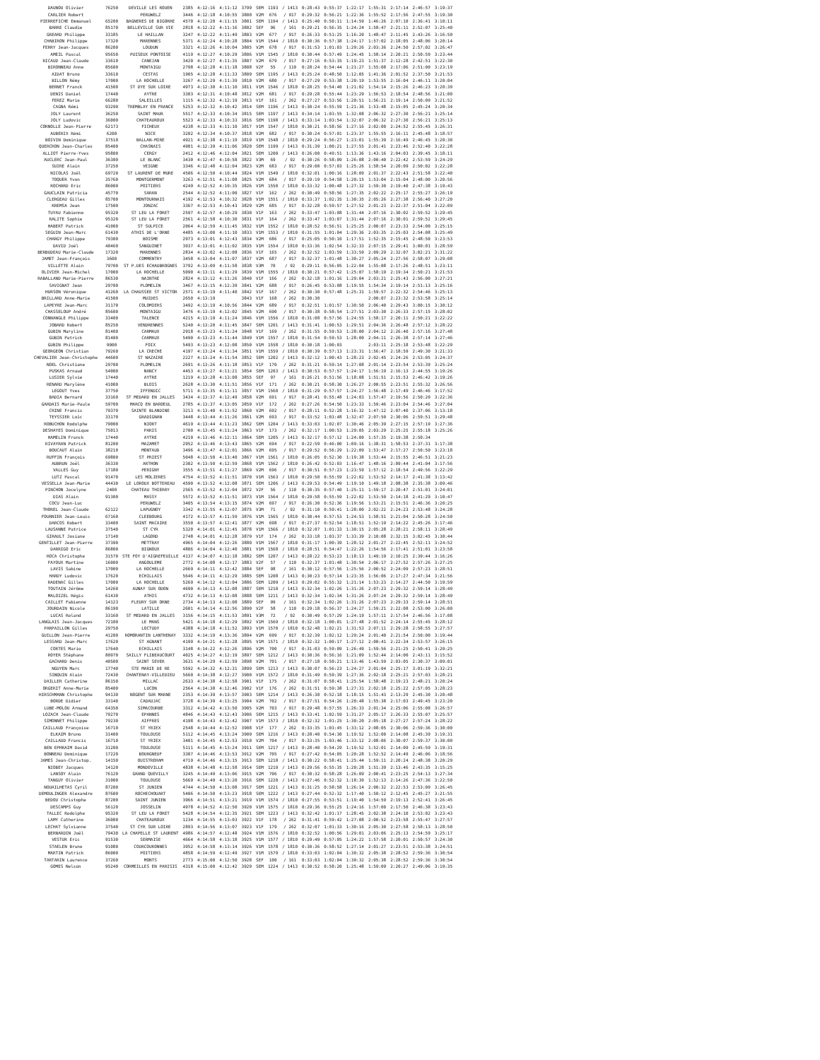| DAUNOU Olivier | 76250 | DEVILLE LES ROUEN | 2385 | 4:12:16 | 4:11:12 | 3799 | SEM | 1193 | / 1413 | 0:28:43 | 0:55:37 | 1:22:17 | 1:55:31 | 2:17:14 | 2:46:57 | 3:19:37 |
| CARLIER Robert | | PERUWELZ | 3446 | 4:12:18 | 4:10:55 | 3800 | V2M | 676 | / 917 | 0:29:32 | 0:56:21 | 1:22:36 | 1:55:52 | 2:17:56 | 2:47:55 | 3:19:30 |
| PIERREFICHE Emmanuel | 65200 | BAGNERES DE BIGORRE | 4570 | 4:12:20 | 4:11:15 | 3801 | SEM | 1194 | / 1413 | 0:25:40 | 0:50:11 | 1:14:59 | 1:46:26 | 2:07:10 | 2:36:41 | 3:10:11 |
| BARRE Claudie | 85170 | BELLEVILLE SUR VIE | 2818 | 4:12:22 | 4:11:16 | 3802 | SEF | 96 | / 161 | 0:29:21 | 0:56:35 | 1:24:24 | 1:58:47 | 2:21:11 | 2:52:07 | 3:25:40 |
| GREARD Philippe | 33185 | LE HAILLAN | 3247 | 4:12:22 | 4:11:49 | 3803 | V2M | 677 | / 917 | 0:26:33 | 0:51:25 | 1:16:20 | 1:48:47 | 2:11:45 | 2:43:26 | 3:16:50 |
| CHABIRON Philippe | 17320 | MARENNES | 5371 | 4:12:24 | 4:10:28 | 3804 | V1M | 1544 | / 1810 | 0:30:36 | 0:57:38 | 1:24:17 | 1:57:02 | 2:18:05 | 2:48:06 | 3:20:14 |
| FERRY Jean-Jacques | 86200 | LOUDUN | 3321 | 4:12:26 | 4:10:04 | 3805 | V2M | 678 | / 917 | 0:31:53 | 1:01:03 | 1:29:26 | 2:03:36 | 2:24:50 | 2:57:02 | 3:26:47 |
| AMEIL Pascal | 95650 | PUISEUX PONTOISE | 4119 | 4:12:27 | 4:10:29 | 3806 | V1M | 1545 | / 1810 | 0:30:44 | 0:57:49 | 1:24:45 | 1:58:14 | 2:20:21 | 2:50:59 | 3:23:44 |
| RICAUD Jean-Claude | 33610 | CANEJAN | 3420 | 4:12:27 | 4:11:35 | 3807 | V2M | 679 | / 917 | 0:27:16 | 0:53:35 | 1:19:23 | 1:51:37 | 2:12:28 | 2:42:51 | 3:22:30 |
| BIRONNEAU Anne | 85600 | MONTAIGU | 2798 | 4:12:28 | 4:11:18 | 3808 | V2F | 55 | / 110 | 0:28:24 | 0:54:44 | 1:21:27 | 1:55:08 | 2:17:06 | 2:51:00 | 3:23:19 |
| AIDAT Bruno | 33610 | CESTAS | 1905 | 4:12:28 | 4:11:33 | 3809 | SEM | 1195 | / 1413 | 0:25:24 | 0:48:50 | 1:12:05 | 1:41:36 | 2:01:52 | 2:37:50 | 3:21:53 |
| BILLON Rémy | 17000 | LA ROCHELLE | 3267 | 4:12:29 | 4:11:39 | 3810 | V2M | 680 | / 917 | 0:27:29 | 0:53:38 | 1:20:19 | 1:53:55 | 2:16:04 | 2:46:11 | 3:20:04 |
| BERNET Franck | 41500 | ST DYE SUR LOIRE | 4973 | 4:12:30 | 4:11:10 | 3811 | V1M | 1546 | / 1810 | 0:28:25 | 0:54:40 | 1:21:02 | 1:54:14 | 2:15:26 | 2:46:23 | 3:20:39 |
| DENIS Daniel | 17440 | AYTRE | 3303 | 4:12:31 | 4:10:48 | 3812 | V2M | 681 | / 917 | 0:29:28 | 0:55:44 | 1:23:29 | 1:56:53 | 2:18:54 | 2:48:56 | 3:21:00 |
| FEREZ Marie | 66280 | SALEILLES | 1115 | 4:12:32 | 4:12:19 | 3813 | V1F | 161 | / 262 | 0:27:27 | 0:53:56 | 1:20:51 | 1:56:21 | 2:19:14 | 2:50:09 | 3:21:52 |
| CAGNA Rémi | 93290 | TREMBLAY EN FRANCE | 5253 | 4:12:32 | 4:10:42 | 3814 | SEM | 1196 | / 1413 | 0:30:24 | 0:55:59 | 1:21:36 | 1:53:48 | 2:15:05 | 2:45:24 | 3:20:34 |
| JOLY Laurent | 36250 | SAINT MAUR | 5517 | 4:12:33 | 4:10:34 | 3815 | SEM | 1197 | / 1413 | 0:34:14 | 1:03:55 | 1:32:08 | 2:06:32 | 2:27:30 | 2:56:21 | 3:25:14 |
| JOLY Ludovic | 36000 | CHATEAUROUX | 5523 | 4:12:33 | 4:10:33 | 3816 | SEM | 1198 | / 1413 | 0:33:14 | 1:03:54 | 1:32:07 | 2:06:32 | 2:27:30 | 2:56:21 | 3:25:13 |
| CORNOLLE Jean-Pierre | 62173 | FICHEUX | 4238 | 4:12:33 | 4:11:10 | 3817 | V1M | 1547 | / 1810 | 0:30:21 | 0:58:56 | 1:27:16 | 2:02:00 | 2:24:52 | 2:55:45 | 3:26:31 |
| AUBERIX Rémi | 6200 | NICE | 3202 | 4:12:34 | 4:10:37 | 3818 | V2M | 682 | / 917 | 0:30:24 | 0:57:01 | 1:23:37 | 1:55:55 | 2:16:11 | 2:45:48 | 3:18:57 |
| BOIVIN Dominique | 37510 | BALLAN-MIRE | 4921 | 4:12:38 | 4:11:19 | 3819 | V1M | 1548 | / 1810 | 0:29:24 | 0:56:27 | 1:23:01 | 1:55:39 | 2:16:49 | 2:46:45 | 3:20:30 |
| QUERCRON Jean-Charles | 85400 | CHASNAIS | 4901 | 4:12:39 | 4:11:06 | 3820 | SEM | 1199 | / 1413 | 0:31:39 | 1:00:21 | 1:27:55 | 2:01:41 | 2:23:46 | 2:52:40 | 3:22:28 |
| ALLIOT Pierre-Yves | 95800 | CERGY | 2412 | 4:12:46 | 4:12:04 | 3821 | SEM | 1200 | / 1413 | 0:26:00 | 0:49:51 | 1:13:36 | 1:43:16 | 2:04:03 | 2:39:45 | 3:18:11 |
| AUCLERC Jean-Paul | 36300 | LE BLANC | 3430 | 4:12:47 | 4:10:58 | 3822 | V3M | 69 | / 92 | 0:30:26 | 0:58:09 | 1:26:08 | 2:00:40 | 2:22:42 | 2:53:59 | 3:24:29 |
| SUIRE Alain | 37250 | VEIGNE | 3346 | 4:12:48 | 4:12:04 | 3823 | V2M | 683 | / 917 | 0:29:00 | 0:57:03 | 1:25:26 | 1:58:54 | 2:20:09 | 2:50:02 | 3:22:28 |
| NICOLAS Joël | 69720 | ST LAURENT DE MURE | 4506 | 4:12:50 | 4:10:44 | 3824 | V1M | 1549 | / 1810 | 0:32:01 | 1:00:16 | 1:28:09 | 2:01:37 | 2:22:43 | 2:51:58 | 3:22:40 |
| TOQUER Yvon | 35760 | MONTGERMONT | 3263 | 4:12:51 | 4:11:08 | 3825 | V2M | 684 | / 917 | 0:29:19 | 0:54:58 | 1:20:15 | 1:53:04 | 2:15:04 | 2:48:00 | 3:20:56 |
| ROCHARD Eric | 86000 | POITIERS | 4249 | 4:12:52 | 4:10:35 | 3826 | V1M | 1550 | / 1810 | 0:33:32 | 1:00:48 | 1:27:32 | 1:59:30 | 2:19:40 | 2:47:38 | 3:19:43 |
| GAUCLAIN Patricia | 45770 | SARAN | 2544 | 4:12:52 | 4:11:00 | 3827 | V1F | 162 | / 262 | 0:30:49 | 0:58:56 | 1:27:35 | 2:02:22 | 2:25:17 | 2:55:27 | 3:26:19 |
| CLERGEAU Gilles | 85700 | MONTOURNAIS | 4192 | 4:12:53 | 4:10:32 | 3828 | V1M | 1551 | / 1810 | 0:33:37 | 1:02:35 | 1:30:35 | 2:05:26 | 2:27:38 | 2:56:40 | 3:27:20 |
| KREMSA Jean | 17500 | JONZAC | 3367 | 4:12:53 | 4:10:43 | 3829 | V2M | 685 | / 917 | 0:32:28 | 0:59:57 | 1:27:52 | 2:01:23 | 2:22:37 | 2:51:04 | 3:22:09 |
| TUYAU Fabienne | 95320 | ST LEU LA FORET | 2597 | 4:12:57 | 4:10:29 | 3830 | V1F | 163 | / 262 | 0:33:47 | 1:03:08 | 1:31:44 | 2:07:16 | 2:30:02 | 2:59:52 | 3:29:45 |
| RALITE Sophie | 95320 | ST LEU LA FORET | 2561 | 4:12:58 | 4:10:30 | 3831 | V1F | 164 | / 262 | 0:33:47 | 1:03:07 | 1:31:44 | 2:07:16 | 2:30:01 | 2:59:52 | 3:29:45 |
| HABERT Patrick | 41000 | ST SULPICE | 2064 | 4:12:59 | 4:11:45 | 3832 | V1M | 1552 | / 1810 | 0:28:52 | 0:56:51 | 1:25:25 | 2:00:07 | 2:23:33 | 2:54:00 | 3:25:15 |
| SEGUIN Jean-Marc | 61430 | ATHIS DE L'ORNE | 4485 | 4:13:00 | 4:11:10 | 3833 | V1M | 1553 | / 1810 | 0:31:55 | 1:01:04 | 1:29:36 | 2:03:35 | 2:25:03 | 2:54:08 | 3:25:49 |
| CHARGY Philippe | 79300 | BOISME | 2973 | 4:13:01 | 4:12:43 | 3834 | V2M | 686 | / 917 | 0:25:05 | 0:50:10 | 1:17:51 | 1:52:35 | 2:15:45 | 2:48:50 | 3:23:53 |
| DAVID Joël | 40460 | SANGUINET | 3937 | 4:13:01 | 4:11:02 | 3835 | V1M | 1554 | / 1810 | 0:33:36 | 1:02:54 | 1:32:33 | 2:07:15 | 2:29:41 | 3:00:01 | 3:28:59 |
| BERBUDEAU Marie-Claude | 17320 | MARENNES | 2834 | 4:13:02 | 4:12:08 | 3836 | V1F | 165 | / 262 | 0:32:52 | 1:03:59 | 1:33:59 | 2:09:29 | 2:32:07 | 3:02:21 | 3:31:22 |
| JAMET Jean-François | 3600 | COMMENTRY | 3458 | 4:13:04 | 4:11:07 | 3837 | V2M | 687 | / 917 | 0:32:37 | 1:01:48 | 1:30:27 | 2:05:24 | 2:27:56 | 2:58:07 | 3:29:08 |
| VILLETTE Alain | 79700 | ST P.DES ECHAUBROGNES | 3792 | 4:13:09 | 4:11:58 | 3838 | V3M | 70 | / 92 | 0:29:11 | 0:56:05 | 1:22:04 | 1:55:08 | 2:17:26 | 2:48:51 | 3:23:11 |
| OLIVIER Jean-Michel | 17000 | LA ROCHELLE | 5090 | 4:13:11 | 4:11:29 | 3839 | V1M | 1555 | / 1810 | 0:30:21 | 0:57:42 | 1:25:07 | 1:58:19 | 2:19:34 | 2:50:21 | 3:21:53 |
| RABALLAND Marie-Pierre | 86530 | NAINTRE | 2824 | 4:13:12 | 4:11:26 | 3840 | V1F | 166 | / 262 | 0:32:18 | 1:01:16 | 1:29:04 | 2:03:21 | 2:25:43 | 2:56:00 | 3:27:21 |
| SAVIGNAT Jean | 29700 | PLOMELIN | 3467 | 4:13:15 | 4:12:39 | 3841 | V2M | 688 | / 917 | 0:26:45 | 0:53:08 | 1:19:55 | 1:54:34 | 2:19:14 | 2:51:13 | 3:25:16 |
| HURSON Véronique | 41260 | LA CHAUSSEE ST VICTOR | 2571 | 4:13:19 | 4:11:40 | 3842 | V1F | 167 | / 262 | 0:30:30 | 0:57:48 | 1:25:31 | 1:59:57 | 2:22:32 | 2:54:46 | 3:25:13 |
| BRILLARD Anne-Marie | 41500 | MUIDES | 2650 | 4:13:19 | | 3843 | V1F | 168 | / 262 | 0:30:30 | | | 2:00:07 | 2:23:32 | 2:53:58 | 3:25:14 |
| LAPEYRE Jean-Marc | 31170 | COLOMIERS | 3492 | 4:13:19 | 4:10:56 | 3844 | V2M | 689 | / 917 | 0:32:51 | 1:01:57 | 1:30:50 | 2:06:40 | 2:29:43 | 3:00:15 | 3:30:12 |
| CHASSELOUP André | 85600 | MONTAIGU | 3476 | 4:13:19 | 4:12:02 | 3845 | V2M | 690 | / 917 | 0:30:38 | 0:58:54 | 1:27:51 | 2:03:30 | 2:26:33 | 2:57:15 | 3:28:02 |
| CONNANGLE Philippe | 33400 | TALENCE | 4215 | 4:13:19 | 4:11:24 | 3846 | V1M | 1556 | / 1810 | 0:31:08 | 0:57:56 | 1:24:55 | 1:58:17 | 2:20:11 | 2:50:21 | 3:22:22 |
| JOBARD Robert | 85250 | VENDRENNES | 5240 | 4:13:20 | 4:11:45 | 3847 | SEM | 1201 | / 1413 | 0:31:41 | 1:00:53 | 1:29:51 | 2:04:36 | 2:26:48 | 2:57:12 | 3:28:22 |
| GUBIN Maryline | 81400 | CARMAUX | 2918 | 4:13:23 | 4:11:24 | 3848 | V1F | 169 | / 262 | 0:31:55 | 0:59:53 | 1:28:00 | 2:04:12 | 2:26:40 | 2:57:16 | 3:27:48 |
| GUBIN Patrick | 81400 | CARMAUX | 5490 | 4:13:23 | 4:11:44 | 3849 | V1M | 1557 | / 1810 | 0:31:54 | 0:59:53 | 1:28:00 | 2:04:11 | 2:26:38 | 2:57:14 | 3:27:46 |
| GUBIN Philippe | 9000 | FOIX | 5493 | 4:13:23 | 4:12:08 | 3850 | V1M | 1558 | / 1810 | 0:30:18 | 1:00:03 | | 2:03:11 | 2:25:18 | 2:53:48 | 3:22:29 |
| GEORGEON Christian | 79260 | LA CRECHE | 4197 | 4:13:24 | 4:11:34 | 3851 | V1M | 1559 | / 1810 | 0:30:39 | 0:57:13 | 1:23:31 | 1:56:47 | 2:18:59 | 2:49:30 | 3:21:33 |
| CHEVALIER Jean-Christophe | 44600 | ST NAZAIRE | 2227 | 4:13:24 | 4:11:54 | 3852 | SEM | 1202 | / 1413 | 0:32:12 | 1:00:43 | 1:28:23 | 2:02:45 | 2:24:26 | 2:53:05 | 3:24:37 |
| NOEL Christiane | 29700 | PLOMELIN | 2691 | 4:13:26 | 4:11:18 | 3853 | V1F | 170 | / 262 | 0:31:21 | 0:59:14 | 1:27:08 | 2:01:14 | 2:23:54 | 2:53:39 | 3:25:24 |
| PUSKAS Arnaud | 54000 | NANCY | 4453 | 4:13:27 | 4:11:21 | 3854 | SEM | 1203 | / 1413 | 0:30:53 | 0:57:57 | 1:24:17 | 1:56:19 | 2:16:13 | 2:44:55 | 3:19:26 |
| LUSIER Sylvie | 17440 | AYTRE | 1219 | 4:13:28 | 4:13:08 | 3855 | SEF | 97 | / 161 | 0:26:21 | 0:51:56 | 1:18:08 | 1:51:51 | 2:15:53 | 2:46:42 | 3:19:26 |
| RENARD Marylène | 41000 | BLOIS | 2628 | 4:13:30 | 4:11:51 | 3856 | V1F | 171 | / 262 | 0:30:21 | 0:58:30 | 1:26:27 | 2:00:55 | 2:23:51 | 2:55:32 | 3:26:56 |
| LEGOUT Yves | 37750 | IFFENDIC | 5711 | 4:13:35 | 4:11:11 | 3857 | V1M | 1560 | / 1810 | 0:31:29 | 0:57:57 | 1:24:27 | 1:56:48 | 2:17:49 | 2:46:46 | 3:17:52 |
| BADIA Bernard | 33160 | ST MEDARD EN JALLES | 3434 | 4:13:37 | 4:12:49 | 3858 | V2M | 691 | / 917 | 0:28:41 | 0:55:48 | 1:24:03 | 1:57:47 | 2:19:56 | 2:50:20 | 3:22:36 |
| GARDAIS Marie-Paule | 59700 | MARCQ EN BAROEUL | 2785 | 4:13:37 | 4:13:05 | 3859 | V1F | 172 | / 262 | 0:27:26 | 0:54:50 | 1:23:33 | 1:59:46 | 2:23:04 | 2:54:46 | 3:27:04 |
| CRINE Francis | 79370 | SAINTE BLANDINE | 3213 | 4:13:40 | 4:11:52 | 3860 | V2M | 692 | / 917 | 0:28:11 | 0:52:28 | 1:16:32 | 1:47:12 | 2:07:40 | 2:37:06 | 3:13:18 |
| TEYSSIER Loïc | 33170 | GRADIGNAN | 3448 | 4:13:44 | 4:11:26 | 3861 | V2M | 693 | / 917 | 0:33:52 | 1:03:48 | 1:32:47 | 2:07:50 | 2:30:06 | 2:59:51 | 3:29:48 |
| ROBUCHON Rodolphe | 79000 | NIORT | 4619 | 4:13:44 | 4:11:23 | 3862 | SEM | 1204 | / 1413 | 0:33:03 | 1:02:07 | 1:30:46 | 2:05:39 | 2:27:15 | 2:57:19 | 3:27:36 |
| DESHAYES Dominique | 75013 | PARIS | 2700 | 4:13:45 | 4:11:24 | 3863 | V1F | 173 | / 262 | 0:32:17 | 1:00:53 | 1:29:05 | 2:03:29 | 2:25:25 | 2:55:18 | 3:25:26 |
| HAMELIN Franck | 17440 | AYTRE | 4210 | 4:13:46 | 4:12:11 | 3864 | SEM | 1205 | / 1413 | 0:32:17 | 0:57:12 | 1:24:00 | 1:57:35 | 2:19:38 | 2:50:34 | |
| RIVAYRAN Patrick | 81200 | MAZAMET | 2952 | 4:13:46 | 4:13:43 | 3865 | V2M | 694 | / 917 | 0:22:59 | 0:46:00 | 1:09:16 | 1:38:31 | 1:58:53 | 2:37:31 | 3:17:38 |
| BOUCAUT Alain | 38210 | MONTAUD | 3496 | 4:13:47 | 4:12:01 | 3866 | V2M | 695 | / 917 | 0:29:52 | 0:56:29 | 1:22:09 | 1:53:47 | 2:17:27 | 2:50:50 | 3:23:18 |
| RUFFIN François | 69800 | ST PRIEST | 5048 | 4:13:50 | 4:13:40 | 3867 | V1M | 1561 | / 1810 | 0:26:05 | 0:52:30 | 1:19:38 | 1:53:44 | 2:15:55 | 2:46:51 | 3:21:23 |
| AUBRUN Joël | 36330 | ARTHON | 2302 | 4:13:50 | 4:12:59 | 3868 | V1M | 1562 | / 1810 | 0:26:42 | 0:52:03 | 1:16:47 | 1:48:16 | 2:09:44 | 2:41:04 | 3:17:56 |
| VALLES Guy | 17180 | PERIGNY | 3555 | 4:13:51 | 4:11:27 | 3869 | V2M | 696 | / 917 | 0:30:51 | 0:57:23 | 1:23:59 | 1:57:12 | 2:18:54 | 2:49:56 | 3:22:29 |
| LUTZ Pascal | 91470 | LES MOLIERES | 4754 | 4:13:52 | 4:11:51 | 3870 | V1M | 1563 | / 1810 | 0:29:50 | 0:55:59 | 1:22:02 | 1:53:52 | 2:14:17 | 2:41:38 | 3:13:42 |
| VESSELLA Jean-Marie | 44430 | LE LOROUX BOTTEREAU | 4590 | 4:13:52 | 4:12:08 | 3871 | SEM | 1206 | / 1413 | 0:29:53 | 0:54:49 | 1:19:10 | 1:49:18 | 2:08:38 | 2:35:38 | 3:09:46 |
| PINCHON Jocelyne | 2400 | CHATEAU THIERRY | 2565 | 4:13:52 | 4:12:04 | 3872 | V2F | 56 | / 110 | 0:30:35 | 0:57:40 | 1:25:11 | 1:59:17 | 2:20:47 | 2:51:01 | 3:24:01 |
| DIAS Alain | 91300 | MASSY | 5572 | 4:13:52 | 4:11:51 | 3873 | V1M | 1564 | / 1810 | 0:29:58 | 0:55:59 | 1:22:02 | 1:53:50 | 2:14:18 | 2:41:29 | 3:10:47 |
| COCU Jean-Luc | | PERUWELZ | 3405 | 4:13:54 | 4:13:15 | 3874 | V2M | 697 | / 917 | 0:26:30 | 0:52:36 | 1:19:56 | 1:53:21 | 2:15:51 | 2:46:36 | 3:20:25 |
| THOREL Jean-Claude | 62122 | LAPUGNOY | 3342 | 4:13:55 | 4:12:07 | 3875 | V3M | 71 | / 92 | 0:31:10 | 0:59:41 | 1:28:00 | 2:02:22 | 2:24:23 | 2:53:48 | 3:24:28 |
| FOURNIER Jean-Louis | 67160 | CLEEBOURG | 4172 | 4:13:57 | 4:11:59 | 3876 | V1M | 1565 | / 1810 | 0:30:44 | 0:57:53 | 1:24:53 | 1:58:51 | 2:21:04 | 2:50:28 | 3:24:50 |
| DARCOS Robert | 33400 | SAINT MACAIRE | 3550 | 4:13:57 | 4:12:41 | 3877 | V2M | 698 | / 917 | 0:27:37 | 0:52:54 | 1:18:51 | 1:52:19 | 2:14:22 | 2:45:26 | 3:17:46 |
| LAUSANNE Patrice | 37540 | ST CYR | 5320 | 4:14:01 | 4:12:45 | 3878 | V1M | 1566 | / 1810 | 0:32:07 | 1:01:33 | 1:30:15 | 2:05:28 | 2:28:21 | 2:58:11 | 3:28:49 |
| GIRAULT Josiane | 17140 | LAGORD | 2748 | 4:14:01 | 4:12:28 | 3879 | V1F | 174 | / 262 | 0:33:18 | 1:03:37 | 1:33:39 | 2:10:08 | 2:32:15 | 3:02:45 | 3:30:44 |
| GENTILLET Jean-Pierre | 37390 | METTRAY | 4965 | 4:14:04 | 4:12:26 | 3880 | V1M | 1567 | / 1810 | 0:31:17 | 1:00:39 | 1:28:12 | 2:01:27 | 2:22:45 | 2:52:11 | 3:24:52 |
| DARRIGO Eric | 86800 | BIGNOUX | 4806 | 4:14:04 | 4:12:40 | 3881 | V1M | 1568 | / 1810 | 0:28:51 | 0:54:47 | 1:22:26 | 1:54:56 | 2:17:41 | 2:51:01 | 3:23:58 |
| ROCA Christophe | 31570 | STE FOY D'AIGREFEUILLE | 4137 | 4:14:07 | 4:12:18 | 3882 | SEM | 1207 | / 1413 | 0:28:22 | 0:53:23 | 1:18:13 | 1:49:19 | 2:10:25 | 2:39:44 | 3:16:26 |
| FAYOUX Martine | 16000 | ANGOULEME | 2772 | 4:14:08 | 4:12:17 | 3883 | V2F | 57 | / 110 | 0:32:37 | 1:01:48 | 1:30:54 | 2:06:17 | 2:27:52 | 2:57:26 | 3:27:25 |
| LAVIS Sabine | 17000 | LA ROCHELLE | 2669 | 4:14:11 | 4:12:42 | 3884 | SEF | 98 | / 161 | 0:30:12 | 0:57:56 | 1:25:56 | 2:00:52 | 2:24:09 | 2:57:23 | 3:28:51 |
| HARDY Ludovic | 17620 | ECHILLAIS | 5646 | 4:14:11 | 4:12:29 | 3885 | SEM | 1208 | / 1413 | 0:30:23 | 0:57:14 | 1:23:35 | 1:56:06 | 2:17:27 | 2:47:34 | 3:21:56 |
| RADENAC Gilles | 17000 | LA ROCHELLE | 5269 | 4:14:12 | 4:12:04 | 3886 | SEM | 1209 | / 1413 | 0:29:02 | 0:55:32 | 1:21:14 | 1:53:23 | 2:14:27 | 2:44:50 | 3:19:59 |
| TOUTAIN Jérôme | 14260 | AUNAY SUR ODON | 4690 | 4:14:13 | 4:12:08 | 3887 | SEM | 1210 | / 1413 | 0:32:34 | 1:02:26 | 1:31:26 | 2:07:23 | 2:29:32 | 2:59:14 | 3:28:49 |
| MALOIZEL Régis | 61430 | ATHIS | 4732 | 4:14:13 | 4:12:08 | 3888 | SEM | 1211 | / 1413 | 0:32:34 | 1:02:34 | 1:31:26 | 2:07:24 | 2:29:32 | 2:59:14 | 3:28:49 |
| CAILLET Fabienne | 14123 | FLEURY SUR ORNE | 2734 | 4:14:13 | 4:12:08 | 3889 | SEF | 99 | / 161 | 0:32:34 | 1:02:26 | 1:31:26 | 2:07:23 | 2:29:33 | 2:59:14 | 3:28:51 |
| JOURDAIN Nicole | 86190 | LATILLE | 2601 | 4:14:14 | 4:12:56 | 3890 | V2F | 58 | / 110 | 0:29:18 | 0:56:37 | 1:24:27 | 1:59:21 | 2:22:08 | 2:53:00 | 3:26:00 |
| LUCAS Roland | 33160 | ST MEDARD EN JALLES | 3156 | 4:14:15 | 4:11:53 | 3891 | V3M | 72 | / 92 | 0:30:49 | 0:57:29 | 1:24:19 | 1:57:11 | 2:17:54 | 2:46:56 | 3:17:08 |
| LANGLAIS Jean-Jacques | 72100 | LE MANS | 5421 | 4:14:18 | 4:12:29 | 3892 | V1M | 1569 | / 1810 | 0:32:18 | 1:00:01 | 1:27:48 | 2:01:52 | 2:24:14 | 2:55:45 | 3:28:12 |
| PARPAILLON Gilles | 29750 | LOCTUDY | 4388 | 4:14:18 | 4:11:52 | 3893 | V1M | 1570 | / 1810 | 0:32:48 | 1:02:21 | 1:31:53 | 2:07:11 | 2:29:28 | 2:58:55 | 3:27:57 |
| GUILLON Jean-Pierre | 41200 | ROMORANTIN LANTHENAY | 3332 | 4:14:19 | 4:13:36 | 3894 | V2M | 699 | / 917 | 0:32:39 | 1:02:12 | 1:29:24 | 2:01:40 | 2:21:54 | 2:50:00 | 3:19:44 |
| LESSARD Jean-Marc | 17620 | ST AGNANT | 4199 | 4:14:21 | 4:12:28 | 3895 | V1M | 1571 | / 1810 | 0:32:32 | 1:00:17 | 1:27:12 | 2:00:41 | 2:22:34 | 2:53:57 | 3:26:15 |
| CORTES Mario | 17640 | ECHILLAIS | 3148 | 4:14:22 | 4:12:26 | 3896 | V2M | 700 | / 917 | 0:31:03 | 0:59:09 | 1:26:49 | 1:59:56 | 2:21:25 | 2:50:41 | 3:20:25 |
| ROYER Stéphane | 80970 | SAILLY FLIBEAUCOURT | 4025 | 4:14:27 | 4:12:19 | 3897 | SEM | 1212 | / 1413 | 0:30:36 | 0:56:16 | 1:21:09 | 1:52:44 | 2:14:00 | 2:43:11 | 3:15:52 |
| GACHARD Denis | 40500 | SAINT SEVER | 3631 | 4:14:29 | 4:12:59 | 3898 | V2M | 701 | / 917 | 0:27:18 | 0:50:21 | 1:13:46 | 1:43:59 | 2:03:05 | 2:30:37 | 3:09:01 |
| NGUYEN Marc | 17740 | STE MARIE DE RE | 5592 | 4:14:32 | 4:12:31 | 3899 | SEM | 1213 | / 1413 | 0:30:07 | 0:56:23 | 1:24:27 | 2:01:04 | 2:25:17 | 3:01:19 | 3:32:21 |
| SINQUIN Alain | 72430 | CHANTENAY-VILLEDIEU | 5660 | 4:14:38 | 4:12:27 | 3900 | V1M | 1572 | / 1810 | 0:31:49 | 0:59:39 | 1:27:36 | 2:02:18 | 2:25:21 | 2:57:03 | 3:28:21 |
| DAILLER Catherine | 86150 | MILLAC | 2633 | 4:14:38 | 4:12:58 | 3901 | V1F | 175 | / 262 | 0:31:07 | 0:58:41 | 1:25:54 | 1:58:48 | 2:19:23 | 2:48:21 | 3:20:24 |
| ORGERIT Anne-Marie | 85400 | LUCON | 2564 | 4:14:38 | 4:12:46 | 3902 | V1F | 176 | / 262 | 0:31:51 | 0:59:38 | 1:27:31 | 2:02:18 | 2:25:22 | 2:57:05 | 3:28:23 |
| HIRSCHMANN Christophe | 94130 | NOGENT SUR MARNE | 2353 | 4:14:39 | 4:13:57 | 3903 | SEM | 1214 | / 1413 | 0:26:30 | 0:52:18 | 1:18:15 | 1:51:43 | 2:13:29 | 2:45:30 | 3:20:48 |
| BORDE Didier | 33140 | CADAUJAC | 3728 | 4:14:39 | 4:13:25 | 3904 | V2M | 702 | / 917 | 0:27:51 | 0:54:26 | 1:20:48 | 1:55:38 | 2:17:03 | 2:49:45 | 3:23:20 |
| LUBE-MOLOU Armand | 64350 | SIMACOURBE | 3312 | 4:14:42 | 4:13:50 | 3905 | V2M | 703 | / 917 | 0:29:48 | 0:57:55 | 1:26:33 | 2:01:34 | 2:25:06 | 2:55:08 | 3:26:57 |
| LOZACH Jean-Claude | 79270 | EPANNES | 4846 | 4:14:43 | 4:12:43 | 3906 | SEM | 1215 | / 1413 | 0:33:41 | 1:02:59 | 1:31:27 | 2:05:17 | 2:26:33 | 2:55:07 | 3:25:57 |
| SIMONNET Philippe | 79230 | AIFFRES | 4198 | 4:14:43 | 4:12:42 | 3907 | V1M | 1573 | / 1810 | 0:32:32 | 1:01:25 | 1:30:20 | 2:05:18 | 2:27:27 | 2:57:24 | 3:28:22 |
| CAILLAUD Françoise | 16710 | ST YRIEX | 2548 | 4:14:44 | 4:12:52 | 3908 | V1F | 177 | / 262 | 0:33:35 | 1:03:45 | 1:33:12 | 2:08:05 | 2:30:06 | 2:59:36 | 3:30:00 |
| ELKAIM Bruno | 31400 | TOULOUSE | 5112 | 4:14:45 | 4:13:24 | 3909 | SEM | 1216 | / 1413 | 0:28:40 | 0:54:30 | 1:19:52 | 1:52:00 | 2:14:08 | 2:45:39 | 3:19:31 |
| CAILLAUD Francis | 16710 | ST YRIEX | 3401 | 4:14:45 | 4:12:53 | 3910 | V2M | 704 | / 917 | 0:33:35 | 1:03:46 | 1:33:12 | 2:08:06 | 2:30:07 | 2:59:37 | 3:30:00 |
| BEN EPHRAIM David | 31200 | TOULOUSE | 5111 | 4:14:45 | 4:13:24 | 3911 | SEM | 1217 | / 1413 | 0:28:40 | 0:54:29 | 1:19:52 | 1:52:01 | 2:14:09 | 2:45:59 | 3:19:31 |
| BONNEAU Dominique | 17220 | BOURGNEUF | 3307 | 4:14:46 | 4:13:53 | 3912 | V2M | 705 | / 917 | 0:27:42 | 0:54:05 | 1:20:28 | 1:52:52 | 2:14:49 | 2:46:06 | 3:18:56 |
| JAMES Jean-Christop. | 14150 | OUISTREHAM | 4719 | 4:14:46 | 4:13:15 | 3913 | SEM | 1218 | / 1413 | 0:30:22 | 0:58:41 | 1:25:44 | 1:59:11 | 2:20:24 | 2:48:38 | 3:20:29 |
| NIOBEY Jacques | 14120 | MONDEVILLE | 4838 | 4:14:48 | 4:12:58 | 3914 | SEM | 1219 | / 1413 | 0:29:56 | 0:55:35 | 1:20:28 | 1:51:39 | 2:13:46 | 2:43:35 | 3:15:25 |
| LANSOY Alain | 76120 | GRAND QUEVILLY | 3245 | 4:14:49 | 4:13:06 | 3915 | V2M | 706 | / 917 | 0:30:32 | 0:58:28 | 1:26:09 | 2:00:41 | 2:23:25 | 2:54:13 | 3:27:34 |
| TANGUY Olivier | 31000 | TOULOUSE | 5669 | 4:14:49 | 4:13:20 | 3916 | SEM | 1220 | / 1413 | 0:27:46 | 0:52:32 | 1:18:39 | 1:52:13 | 2:14:26 | 2:47:36 | 3:22:50 |
| NOUAILHETAS Cyril | 87200 | ST JUNIEN | 4744 | 4:14:50 | 4:13:08 | 3917 | SEM | 1221 | / 1413 | 0:31:25 | 0:58:58 | 1:26:14 | 2:00:32 | 2:22:53 | 2:53:09 | 3:26:45 |
| DEMOULINGER Alexandre | 87600 | ROCHECHOUART | 5406 | 4:14:50 | 4:13:23 | 3918 | SEM | 1222 | / 1413 | 0:27:44 | 0:52:32 | 1:17:40 | 1:50:12 | 2:12:45 | 2:45:27 | 3:21:55 |
| BEDOU Christophe | 87200 | SAINT JUNIEN | 3966 | 4:14:51 | 4:13:21 | 3919 | V1M | 1574 | / 1810 | 0:27:55 | 0:53:51 | 1:19:40 | 1:54:59 | 2:19:13 | 2:52:41 | 3:26:45 |
| DESCAMPS Guy | 56120 | JOSSELIN | 4978 | 4:14:52 | 4:12:50 | 3920 | V1M | 1575 | / 1810 | 0:29:36 | 0:55:25 | 1:24:16 | 1:57:00 | 2:17:50 | 2:46:38 | 3:23:43 |
| TALLEC Rodolphe | 95320 | ST LEU LA FORET | 5428 | 4:14:54 | 4:12:35 | 3921 | SEM | 1223 | / 1413 | 0:32:42 | 1:01:17 | 1:28:45 | 2:02:38 | 2:24:10 | 2:53:02 | 3:23:43 |
| LAMY Catherine | 36000 | CHATEAUROUX | 1234 | 4:14:55 | 4:13:03 | 3922 | V1F | 178 | / 262 | 0:31:41 | 0:59:42 | 1:27:08 | 2:00:52 | 2:23:58 | 2:55:47 | 3:27:57 |
| LECHAT Sylvianne | 37540 | ST CYR SUR LOIRE | 2893 | 4:14:56 | 4:13:07 | 3923 | V1F | 179 | / 262 | 0:32:07 | 1:01:33 | 1:30:16 | 2:05:30 | 2:27:58 | 2:58:13 | 3:28:50 |
| BERNARDIN Joël | 79430 | LA CHAPELLE ST LAURENT | 4986 | 4:14:57 | 4:12:48 | 3924 | V1M | 1576 | / 1810 | 0:32:52 | 1:00:56 | 1:29:01 | 2:03:06 | 2:25:13 | 2:54:59 | 3:25:17 |
| VESTUR Eric | 91530 | SERMAISE | 4664 | 4:14:58 | 4:13:18 | 3925 | V1M | 1577 | / 1810 | 0:29:49 | 0:57:05 | 1:24:22 | 1:57:58 | 2:20:01 | 2:50:57 | 3:24:30 |
| STAELEN Bruno | 91080 | COURCOURONNES | 3952 | 4:14:58 | 4:13:14 | 3926 | V1M | 1578 | / 1810 | 0:30:36 | 0:58:52 | 1:27:14 | 2:01:27 | 2:23:51 | 2:53:38 | 3:24:51 |
| MARTIN Patrick | 86000 | POITIERS | 4858 | 4:14:59 | 4:12:49 | 3927 | V1M | 1579 | / 1810 | 0:33:03 | 1:02:04 | 1:30:32 | 2:05:38 | 2:28:52 | 2:59:36 | 3:30:54 |
| TARTARIN Laurence | 37260 | MONTS | 2773 | 4:15:00 | 4:12:50 | 3928 | SEF | 100 | / 161 | 0:33:03 | 1:02:04 | 1:30:32 | 2:05:38 | 2:28:52 | 2:59:36 | 3:30:54 |
| GOMES Nelson | 95240 | CORMEILLES EN PARISIS | 4318 | 4:15:00 | 4:12:42 | 3929 | SEM | 1224 | / 1413 | 0:30:52 | 0:58:20 | 1:25:48 | 1:59:09 | 2:20:27 | 2:49:06 | 3:19:35 |